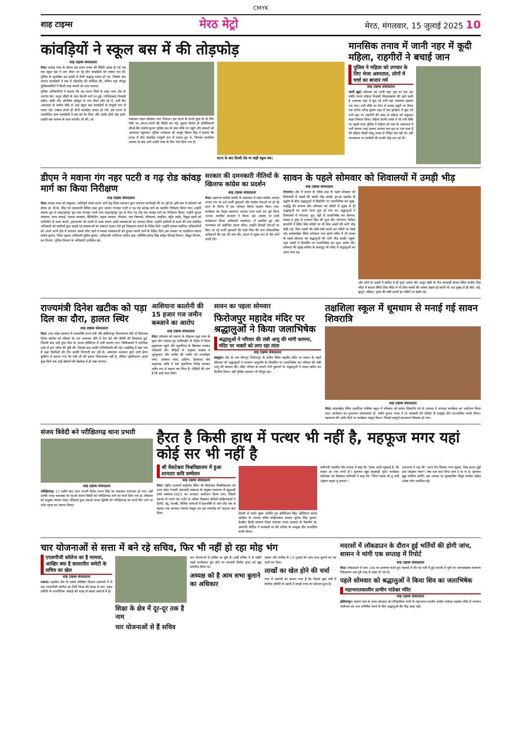CMYK
शाह टाइम्स मेरठ मेट्रो मेरठ, मंगलवार, 15 जुलाई 2025 10
कांवड़ियों ने स्कूल बस में की तोड़फोड़
शाह टाइम्स संवाददाता
मेरठ। कांवड़ यात्रा के दौरान उस समय तनाव की स्थिति उत्पन्न हो गई जब एक स्कूल बस ने जल लेकर जा रहे तीन कांवड़ियों को टक्कर मार दी। पुलिस के मुताबिक इस हादसे में तीनों श्रद्धालु घायल हो गए, जिसके बाद नाराज कांवड़ियों ने बस में तोड़फोड़ की कोशिश की, लेकिन वहां मौजूद पुलिसकर्मियों ने किसी तरह मामले को शांत कराया।
पुलिस अधिकारियों ने बताया कि यह घटना जिले के सदर थाना क्षेत्र के अंतर्गत बेग. मपुल चौकी के पास दिल्ली मार्ग पर हुई। गाजियाबाद निवासी संदीप, बॉबी और अभिषेक हरिद्वार से जल लेकर लौट रहे थे, तभी कैंट अस्पताल के समीप पीछे से आई स्कूल बस कांवड़ियों से मामूली रूप से टकरा गई। टक्कर लगते ही तीनों कांवड़िए घायल हो गये। इस घटना से आक्रोशित अन्य कांवड़ियों ने बस को घेर लिया और उसके शीशे तोड़ डाले। उन्होंने बस चालक के साथ मारपीट भी की, जो
घबराकर वाहन छोड़कर भाग निकला। इस घटना के चलते कुछ देर के लिए मौके पर अफरा-तफरी की स्थिति बन गई। सूचना मिलते ही क्षेत्रीधिकारी सीओ-कैंट संतोष कुमार पुलिस बल के साथ मौके पर पहुंचे और घायलों को अस्पताल पहुंचाया। पुलिस अधीक्षक श्री आयुष विक्रम सिंह ने बताया कि घटना में तीन कांवड़िए मामूली रूप से घायल हुए थे, जिनको प्राथमिक उपचार के बाद आगे उनकी यात्रा के लिए भेज दिया गया है।
घटना के बाद दिल्ली रोड पर खड़ी स्कूल बस।
मानसिक तनाव में जानी नहर में कूदी महिला, राहगीरों ने बचाई जान
पुलिस ने महिला को उपचार के लिए भेजा अस्पताल, लोगों में चर्चा का बाजार गर्म
शाह टाइम्स संवाददाता
जानी खुर्द। सोमवार को जानी नहर पुल पर एक 40 वर्षीय तान्या महिला निवासी सिवालखास की रहने वाली है अचानक नहर में कूद गई तभी वहा अचानक हड़कंप मच गया। तभी मौके पर मेरठ से कांवड़ ड्यूटी पर तैनात एक दरोगा यतेन्द्र कुमार नहर में एक झाड़ियां में कूद गये तभी वहा पर राहगीरों की मदद से महिला को सकुशल बाहर निकाल लिया। महिला काफी तनाव में थी तभी मौके पर पहुंची थाना पुलिस ने महिला को पास के अस्पताल में भर्ती कराया जहां उसका उपचार चल रहा था पता चला है की महिला किसी घरेलू तनाव से पीड़ित चल रही थी। वहीं घटनास्थल पर ग्रामीणों की काफी भीड़ लग गई थी।
डीएम ने मवाना गंग नहर पटरी व गढ़ रोड कांवड़ मार्ग का किया निरीक्षण
शाह टाइम्स संवाददाता
मेरठ। कांवड़ यात्रा को सकुशल, शांतिपूर्ण संपन्न कराए जाने हेतु जिला प्रशासन द्वारा लगातार कार्यवाही की जा रही है। इसी क्रम में सोमवार को डीएम डॉ. वी.के. सिंह एवं एसएसपी विपिन ताडा द्वारा मवाना गंगनहर पटरी व गढ़ रोड कांवड़ मार्ग का स्थलीय निरीक्षण किया गया। उन्होंने मवाना पुल से शाहजहांपुर पुल तक गंगनहर पटरी तथा शाहजहांपुर पुल से मेरठ गढ़ रोड तक कांवड़ मार्ग का निरीक्षण किया। उन्होंने सुरक्षा व्यवस्था, साफ सफाई, प्रकाश व्यवस्था, बैरिकेडिंग, सड़क मरम्मत, पेयजल, जल निकासी, शौचालय, साईनेज, स्ट्रीट लाईट, विद्युत खंभो को पालिथीन से कवर कराने, ट्रांसफार्मर को जाली से कवर कराने आदि व्यवस्थाओं का जायजा लिया। उन्होंने ग्रामीणों से वार्ता की तथा संबंधित अधिकारी को ग्रामीणों द्वारा बताई गई समस्याओं का तत्काल संज्ञान लेते हुये निस्तारण कराने के निर्देश दिये। उन्होंने समस्त संबंधित अधिकारियों को अपने अपने क्षेत्र में लगातार भ्रमण शील रहने व समस्त व्यवस्थाओं को दुरुस्त कराये जाने के निर्देश दिये। इस अवसर पर एसडीएम मवाना संतोष कुमार, जिला सूचना अधिकारी सुमित कुमार, अधिशासी अभियंता प्रांतीय खंड, लोनिवि सतेन्द्र सिंह सहित सिंचाई विभाग, विद्युत विभाग, वन विभाग, पुलिस विभाग के अधिकारी उपस्थित रहे।
सरकार की दमनकारी नीतियों के खिलाफ कांग्रेस का प्रदर्शन
शाह टाइम्स संवाददाता
मेरठ। महानगर कांग्रेस कमेटी के तत्वाधान में प्रदेश कांग्रेस अध्यक्ष अजय राय पर दर्ज फर्जी मुकदमों और कांग्रेस नेताओं पर हो रहे दमन के विरोध में एक जोरदार विरोध प्रदर्शन किया गया। कार्यक्रम का नेतृत्व महानगर अध्यक्ष रंजन शर्मा एवं पूर्व जिला अध्यक्ष अवनीश काजला ने किया। इस अवसर पर सभी कांग्रेसजन जिला अधिकारी कार्यालय, में एकत्रित हुए और राज्यपाल को संबोधित ज्ञापन सौंपा। उन्होंने विपक्षी नेताओं पर किए जा रहे फर्जी मुकदमों की कड़ी निंदा की तथा लोकतांत्रिक अधिकारों की रक्षा की मांग की। ज्ञापन में मुख्य रूप से तीन मांगें उठाई गई।
सावन के पहले सोमवार को शिवालयों में उमड़ी भीड़
शाह टाइम्स संवाददाता
गंगानगर। क्षेत्र में सावन के पवित्र माह के पहले सोमवार को शिवालयों में भक्तों की खासी भीड़ उमड़ी। हर-हर महादेव के उद्घोष के बीच श्रद्धालुओं ने शिवलिंग पर जलाभिषेक कर सुख-समृद्धि की कामना की। सोमवार को मंदिरों में सुबह से ही श्रद्धालुओं का आना जाना शुरू हो गया था। श्रद्धालुओं ने शिवालयों में गंगाजल, दूध, दही से जलाभिषेक कर बेलपत्र, चावल व पुष्प से भगवान शिव की पूजा की। गंगानगर, डिफेंस कालोनी में स्थित शिव मंदिरों पर भी शिव भक्तों की भारी भीड़ देखी गई। शिव भक्तों की लंबी-लंबी कतारे इन मंदिरों पर देखी गई। कसेरूखेड़ा स्थित रामेश्वरम राधा कृष्ण मंदिर में भी सावन के पहले सोमवार को श्रद्धालुओं की भारी भीड़ उमड़ी। पहुंचे। जहां भक्तों ने शिवलिंग पर जलाभिषेक कर पूजा अर्चना की। सोमवार की सुबह बारिश के बावजूद भी मंदिर में श्रद्धालुओं का आना लगा रहा
और भोले के भक्तों ने बारिश में ही पूजा अर्चना की। कसूर खेती के गीत मारवाड़ी बंगाल स्थित प्राचीन शिव मंदिर में बाजार स्थित शिव मंदिर में भी शिव भक्तों की आस्था देखते ही बनती थी अल सुबह से ही छोटे- बड़े, बुजुर्ग, महिला, पुरुष की लंबी कतारें इन मंदिरों पर देखी गई।
राज्यमंत्री दिनेश खटीक को पड़ा दिल का दौरा, हालत स्थिर
शाह टाइम्स संवाददाता
मेरठ। उत्तर प्रदेश सरकार में जलशक्ति राज्य मंत्री और हस्तिनापुर विधानसभा सीट से विधायक दिनेश खटीक को रविवार देर रात अचानक सीने में तेज दर्द और बेचैनी की शिकायत हुई, जिसके बाद उन्हें तुरंत मेरठ के आनंद हॉस्पिटल में भर्ती कराया गया। चिकित्सकों ने प्रारंभिक जांच में हार्ट अटैक की पुष्टि की, जिसके बाद उनकी एंजियोग्राफी की गई। आईसीयू में रखा गया है जहां विशेषज्ञों की टीम उनकी निगरानी कर रही है। अस्पताल प्रशासन द्वारा जारी हेल्थ बुलेटिन में बताया गया कि मंत्री जी की हालत चिंताजनक नहीं है, लेकिन एहतियातन अगले कुछ दिनों तक उन्हें डॉक्टरों की देखरेख में ही रखा जाएगा।
आशियाना कालोनी की 15 हजार गज जमीन कब्जाने का आरोप
शाह टाइम्स संवाददाता
मेरठ। सोमवार को मवाना के मौहल्ला मुन्ना लाल के कुछ लोग शादाब पुत्र जमीरूद्दीन के नेतृत्व में जिला मुख्यालय पहुंचे और भूमाफिया के खिलाफ जमकर नारेबाजी की। पीड़ितों के अनुसार शादाब व जुल्फुकार और अनीस की जमीन को राजमोहन राणा, आकाश धामा, हसीना, दिलशाद और शाहरूख आदि ने एक भूमाफिया गिरोह बनाकर अवैध रूप से कब्जा कर लिया है। पीड़ितों की मांग है कि उन्हें न्याय मिले।
सावन का पहला सोमवार
फिरोजपुर महादेव मंदिर पर श्रद्धालुओं ने किया जलाभिषेक
श्रद्धालुओं ने परिवार की लंबी आयु की मांगी कामना, मंदिर पर भक्तों को लगा रहा तांता
शाह टाइम्स संवाददाता
बहसूमा। क्षेत्र के गांव सैफपुर फिरोजपुर के समीप स्थित महादेव मंदिर पर सावन के पहले सोमवार को श्रद्धालुओं ने भगवान आशुतोष के शिवलिंग पर जलाभिषेक कर परिवार की लंबी आयु की कामना की। मंदिर परिसर के सामने लगी दुकानों पर श्रद्धालुओं ने प्रसाद खरीद कर वितरित किया। वहीं पुलिस प्रशासन भी मौजूद रहा।
तक्षशिला स्कूल में धूमधाम से मनाई गई सावन शिवरात्रि
शाह टाइम्स संवाददाता
मेरठ। कंकरखेड़ा स्थित तक्षशिला पब्लिक स्कूल में सोमवार को सावन शिवरात्रि पर्व के उपलक्ष में शानदार कार्यक्रम का आयोजन किया गया। कार्यक्रम का शुभारम्भ प्रधानाचार्य डॉ. प्रवीन कुमार पथरा ने मां सरस्वती की प्रतिमा के सम्मुख दीप प्रज्ज्वलित करके किया। महाकाल की आदि गीतों पर कार्यक्रम प्रस्तुत किया। जिससे सम्पूर्ण वातावरण शिवमय हो गया।
संजय त्रिवेदी बने परीक्षितगढ़ थाना प्रभारी
शाह टाइम्स संवाददाता
परीक्षितगढ़। 11 महीने बाद थाना प्रभारी दिनेश प्रताप सिंह का तबादला फलावदा हो गया। वहीं उनकी जगह फलावदा के एसओ संजय त्रिवेदी को परीक्षितगढ़ थाने का चार्ज दिया गया है। सोमवार को सयुक्त व्यापार मंडल रजिस्टर्ड द्वारा एसओ संजय द्विवेदी को परीक्षितगढ़ का चार्ज दिए जाने पर शॉल पहना कर स्वागत किया।
हैरत है किसी हाथ में पत्थर भी नहीं है, महफूज मगर यहां कोई सर भी नहीं है
श्री वेंकटेश्वरा विश्वविद्यालय में हुआ शानदार कवि सम्मेलन
शाह टाइम्स संवाददाता
मेरठ। राष्ट्रीय राजमार्ग बाईपास स्थित श्री वेंकटेश्वरा विश्वविद्यालय एवं उत्तर प्रदेश पंजाबी अकादमी लखनऊ के संयुक्त तत्वाधान में बहुभाषी कवि सम्मेलन-2025 का शानदार आयोजन किया गया। जिसमें देशभर से पधारे एक दर्जन से अधिक विख्यात कवियों साहित्यकारों ने हिन्दी, उर्दू, पंजाबी, विभिन्न भाषाओं में देशभक्ति से ओत प्रोत एक से बढ़कर एक शानदार रचनाएं प्रस्तुत कर इस समारोह को यादगार बना दिया।
दिल्ली से पधारे मुख्य अतिथि गुरु हरिकिशन सिंह, हॉस्पिटल बांग्ला साहित्य के अध्यक्ष वरिष्ठ साहित्यकार सरदार भूपेन्द्र सिंह भुल्लर, केन्द्रीय हिन्दी संस्थान शिक्षा मंत्रालय भारत सरकार के चेयरमैन प्रो. उमापति दीक्षित ने सरस्वती मां की प्रतिमा के सम्मुख दीप प्रज्वलित करके किया।
कवियत्री जसप्रीत कौर फलक ने कहा कि "इश्क धरती मुस्काई है, कि सावन आ गया लगते है"। सुनाकर खूब वाहवाही लूटी। कार्यक्रम संयोजक एवं विख्यात कवियत्री ने कहा कि "जिनां राहवां चाँ तू आवें ओहना राहवां नू सलाम"।
उपाध्याय ने पढ़ा कि "आज तेरा सितारा गगन चूमता, विश्व करता तुझे हाथ जोड़कर नमन"। क्या पता कल विभा साथ दे या ना दे। सुनाकर खूब तालिया बटोरी। इस अवसर पर कुलसचिव पीयूष पाण्डेय सहित अनेक लोग उपस्थित रहे।
चार योजनाओं से सत्ता में बने रहे सचिव, फिर भी नहीं हो रहा मोह भंग
एएसपीजी कॉलेज का है मामला, आखिर क्या है कालातीत कमेटी के सचिव का खेल
शाह टाइम्स संवाददाता
मवाना। तहसील क्षेत्र के सबसे प्रतिष्ठित शिक्षण संस्थानों में से एक एएसपीजी कॉलेज इन दिनों शिक्षा की वजह से कम, प्रबंध समिति के राजनीतिक अखाड़े की वजह से खासा चर्चाओं में है।
शिक्षा के क्षेत्र में दूर-दूर तक है नाम
चार योजनाओं से हैं सचिव
चार योजनाओं से सचिव रह चुके हैं। इन्हीं सचिव ने दो महीने पहले कार्यकाल पूरा होने पर व्यापारी विनोद गुप्ता को खुद मनोनीत किया था।
अध्यक्ष को है आम सभा बुलाने का अधिकार
संख्या और तारीख के 13 जुलाई को आम सभा बुलाने का पत्र जारी कर दिया।
लाखों का खेल होने की चर्चा
नगर में चर्चाओं का बाजार गरम है कि पिछले कुछ वर्षों में कॉलेज समिति के खातों में लाखों रुपए का घोटाला हुआ है।
मदरसों में लॉकडाउन के दौरान हुई भर्तियों की होगी जांच, शासन ने मांगी एक सप्ताह में रिपोर्ट
शाह टाइम्स संवाददाता
मेरठ। लॉकडाउन में धारा 144 का उल्लंघन करते हुए मदरसों में की गई भर्ती में हुई धांधली में यूपी का अल्पसंख्यक कल्याण निदेशालय अब पूरी तरह से सख्त हो गया है।
पहले सोमवार को श्रद्धालुओं ने किया शिव का जलाभिषेक
महाभारतकालीन प्राचीन पांडेश्वर मंदिर
शाह टाइम्स संवाददाता
हस्तिनापुर। श्रावण मास के प्रथम सोमवार को ऐतिहासिक नगरी के महाभारत कालीन प्राचीन पांडेश्वर महादेव मंदिर में भगवान भोलेनाथ का जल अभिषेक करने के लिए श्रद्धालुओं की भीड़ उमड़ पड़ी।